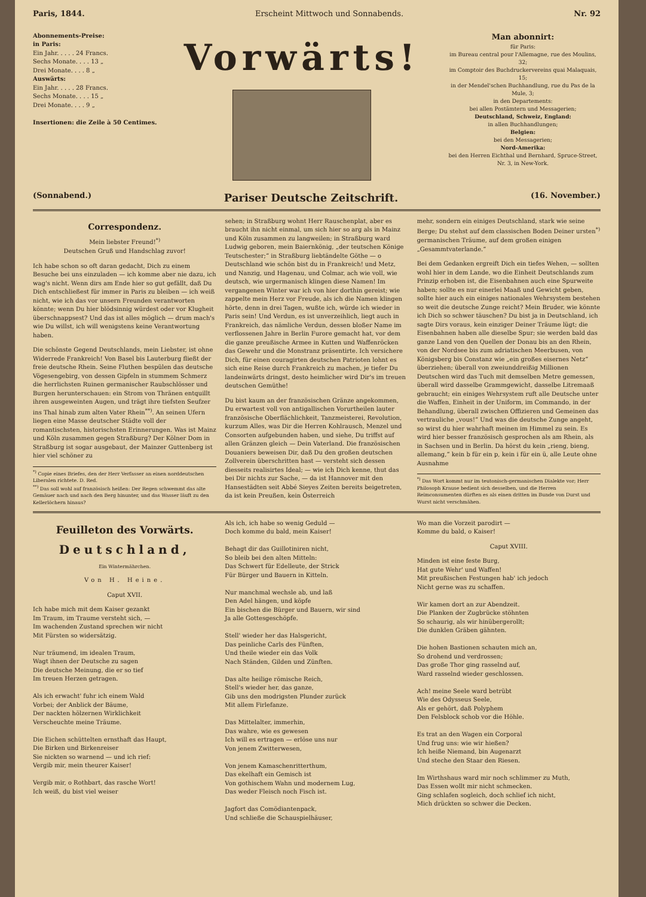Paris, 1844. Erscheint Mittwoch und Sonnabends. Nr. 92
Abonnements-Preise:
in Paris:
Ein Jahr. . . . . 24 Francs.
Sechs Monate. . . . 13 „
Drei Monate. . . . 8 „
Auswärts:
Ein Jahr. . . . . 28 Francs.
Sechs Monate. . . . 15 „
Drei Monate. . . . 9 „
Insertionen: die Zeile à 50 Centimes.
Vorwärts!
Man abonnirt:
für Paris:
im Bureau central pour l'Allemagne, rue des Moulins, 32;
im Comptoir des Buchdruckervereins quai Malaquais, 15;
in der Mendel'schen Buchhandlung, rue du Pas de la Mule, 3;
in den Departements:
bei allen Postämtern und Messagerien;
Deutschland, Schweiz, England:
in allen Buchhandlungen;
Belgien:
bei den Messagerien;
Nord-Amerika:
bei den Herren Eichthal und Bernhard, Spruce-Street, Nr. 3, in New-York.
(Sonnabend.) Pariser Deutsche Zeitschrift. (16. November.)
Correspondenz.
Mein liebster Freund!<sup>*)</sup>
Deutschen Gruß und Handschlag zuvor!
Ich habe schon so oft daran gedacht, Dich zu einem Besuche bei uns einzuladen — ich komme aber nie dazu, ich wag's nicht. Wenn dirs am Ende hier so gut gefällt, daß Du Dich entschließest für immer in Paris zu bleiben — ich weiß nicht, wie ich das vor unsern Freunden verantworten könnte; wenn Du hier blödsinnig würdest oder vor Klugheit überschnappsest? Und das ist alles möglich — drum mach's wie Du willst, ich will wenigstens keine Verantwortung haben.
Die schönste Gegend Deutschlands, mein Liebster, ist ohne Widerrede Frankreich! Von Basel bis Lauterburg fließt der freie deutsche Rhein. Seine Fluthen bespülen das deutsche Vögesengebirg, von dessen Gipfeln in stummem Schmerz die herrlichsten Ruinen germanischer Raubschlösser und Burgen herunterschauen: ein Strom von Thränen entquillt ihren ausgeweinten Augen, und trägt ihre tiefsten Seufzer ins Thal hinab zum alten Vater Rhein<sup>**)</sup>. An seinen Ufern liegen eine Masse deutscher Städte voll der romantischsten, historischsten Erinnerungen. Was ist Mainz und Köln zusammen gegen Straßburg? Der Kölner Dom in Straßburg ist sogar ausgebaut, der Mainzer Guttenberg ist hier viel schöner zu
<sup>*)</sup> Copie eines Briefes, den der Herr Verfasser an einen norddeutschen Liberalen richtete. D. Red.
<sup>**)</sup> Das soll wohl auf französisch heißen: Der Regen schwemmt das alte Gemäuer nach und nach den Berg hinunter, und das Wasser läuft zu den Kellerlöchern hinaus?
sehen; in Straßburg wohnt Herr Rauschenplat, aber es braucht ihn nicht einmal, um sich hier so arg als in Mainz und Köln zusammen zu langweilen; in Straßburg ward Ludwig geboren, mein Baiernkönig, „der teutschen Könige Teutschester;“ in Straßburg liebtändelte Göthe — o Deutschland wie schön bist du in Frankreich! und Metz, und Nanzig, und Hagenau, und Colmar, ach wie voll, wie deutsch, wie urgermanisch klingen diese Namen! Im vergangenen Winter war ich von hier dorthin gereist; wie zappelte mein Herz vor Freude, als ich die Namen klingen hörte, denn in drei Tagen, wußte ich, würde ich wieder in Paris sein! Und Verdun, es ist unverzeihlich, liegt auch in Frankreich, das nämliche Verdun, dessen bloßer Name im verflossenen Jahre in Berlin Furore gemacht hat, vor dem die ganze preußische Armee in Kutten und Waffenröcken das Gewehr und die Monstranz präsentirte. Ich versichere Dich, für einen couragirten deutschen Patrioten lohnt es sich eine Reise durch Frankreich zu machen, je tiefer Du landeinwärts dringst, desto heimlicher wird Dir's im treuen deutschen Gemüthe!
Du bist kaum an der französischen Gränze angekommen, Du erwartest voll von antigallischen Vorurtheilen lauter französische Oberflächlichkeit, Tanzmeisterei, Revolution, kurzum Alles, was Dir die Herren Kohlrausch, Menzel und Consorten aufgebunden haben, und siehe, Du triffst auf allen Gränzen gleich — Dein Vaterland. Die französischen Douaniers beweisen Dir, daß Du den großen deutschen Zollverein überschritten hast — versteht sich dessen diesseits realisirtes Ideal; — wie ich Dich kenne, thut das bei Dir nichts zur Sache, — da ist Hannover mit den Hansestädten seit Abbé Sieyes Zeiten bereits beigetreten, da ist kein Preußen, kein Österreich
mehr, sondern ein einiges Deutschland, stark wie seine Berge; Du stehst auf dem classischen Boden Deiner ursten<sup>*)</sup> germanischen Träume, auf dem großen einigen „Gesammtvaterlande.“
Bei dem Gedanken ergreift Dich ein tiefes Wehen, — sollten wohl hier in dem Lande, wo die Einheit Deutschlands zum Prinzip erhoben ist, die Eisenbahnen auch eine Spurweite haben; sollte es nur einerlei Maaß und Gewicht geben, sollte hier auch ein einiges nationales Wehrsystem bestehen so weit die deutsche Zunge reicht? Mein Bruder, wie könnte ich Dich so schwer täuschen? Du bist ja in Deutschland, ich sagte Dirs voraus, kein einziger Deiner Träume lügt; die Eisenbahnen haben alle dieselbe Spur; sie werden bald das ganze Land von den Quellen der Donau bis an den Rhein, von der Nordsee bis zum adriatischen Meerbusen, von Königsberg bis Constanz wie „ein großes eisernes Netz“ überziehen; überall von zweiunddreißig Millionen Deutschen wird das Tuch mit demselben Metre gemessen, überall wird dasselbe Grammgewicht, dasselbe Litremaaß gebraucht; ein einiges Wehrsystem ruft alle Deutsche unter die Waffen, Einheit in der Uniform, im Commando, in der Behandlung, überall zwischen Offizieren und Gemeinen das vertrauliche „vous!“ Und was die deutsche Zunge angeht, so wirst du hier wahrhaft meinen im Himmel zu sein. Es wird hier besser französisch gesprochen als am Rhein, als in Sachsen und in Berlin. Da hörst du kein „rieng, bieng, allemang,“ kein b für ein p, kein i für ein ü, alle Leute ohne Ausnahme
<sup>*)</sup> Das Wort kommt nur im teutonisch-germanischen Dialekte vor; Herr Philosoph Krause bedient sich desselben, und die Herren Reimconsumenten dürften es als einen dritten im Bunde von Durst und Wurst nicht verschmähen.
Feuilleton des Vorwärts.
Deutschland,
Ein Wintermährchen.
Von H. Heine.
Caput XVII.
Ich habe mich mit dem Kaiser gezankt
Im Traum, im Traume versteht sich, —
Im wachenden Zustand sprechen wir nicht
Mit Fürsten so widersätzig.

Nur träumend, im idealen Traum,
Wagt ihnen der Deutsche zu sagen
Die deutsche Meinung, die er so tief
Im treuen Herzen getragen.

Als ich erwacht' fuhr ich einem Wald
Vorbei; der Anblick der Bäume,
Der nackten hölzernen Wirklichkeit
Verscheuchte meine Träume.

Die Eichen schüttelten ernsthaft das Haupt,
Die Birken und Birkenreiser
Sie nickten so warnend — und ich rief:
Vergib mir, mein theurer Kaiser!

Vergib mir, o Rothbart, das rasche Wort!
Ich weiß, du bist viel weiser
Als ich, ich habe so wenig Geduld —
Doch komme du bald, mein Kaiser!

Behagt dir das Guillotiniren nicht,
So bleib bei den alten Mitteln:
Das Schwert für Edelleute, der Strick
Für Bürger und Bauern in Kitteln.

Nur manchmal wechsle ab, und laß
Den Adel hängen, und köpfe
Ein bischen die Bürger und Bauern, wir sind
Ja alle Gottesgeschöpfe.

Stell' wieder her das Halsgericht,
Das peinliche Carls des Fünften,
Und theile wieder ein das Volk
Nach Ständen, Gilden und Zünften.

Das alte heilige römische Reich,
Stell's wieder her, das ganze,
Gib uns den modrigsten Plunder zurück
Mit allem Firlefanze.

Das Mittelalter, immerhin,
Das wahre, wie es gewesen
Ich will es ertragen — erlöse uns nur
Von jenem Zwitterwesen,

Von jenem Kamaschenritterthum,
Das ekelhaft ein Gemisch ist
Von gothischem Wahn und modernem Lug,
Das weder Fleisch noch Fisch ist.

Jagfort das Comödiantenpack,
Und schließe die Schauspielhäuser,
Wo man die Vorzeit parodirt —
Komme du bald, o Kaiser!
Caput XVIII.
Minden ist eine feste Burg,
Hat gute Wehr' und Waffen!
Mit preußischen Festungen hab' ich jedoch
Nicht gerne was zu schaffen.

Wir kamen dort an zur Abendzeit.
Die Planken der Zugbrücke stöhnten
So schaurig, als wir hinübergerollt;
Die dunklen Gräben gähnten.

Die hohen Bastionen schauten mich an,
So drohend und verdrossen;
Das große Thor ging rasselnd auf,
Ward rasselnd wieder geschlossen.

Ach! meine Seele ward betrübt
Wie des Odysseus Seele,
Als er gehört, daß Polyphem
Den Felsblock schob vor die Höhle.

Es trat an den Wagen ein Corporal
Und frug uns: wie wir hießen?
Ich heiße Niemand, bin Augenarzt
Und steche den Staar den Riesen.

Im Wirthshaus ward mir noch schlimmer zu Muth,
Das Essen wollt mir nicht schmecken.
Ging schlafen sogleich, doch schlief ich nicht,
Mich drückten so schwer die Decken.